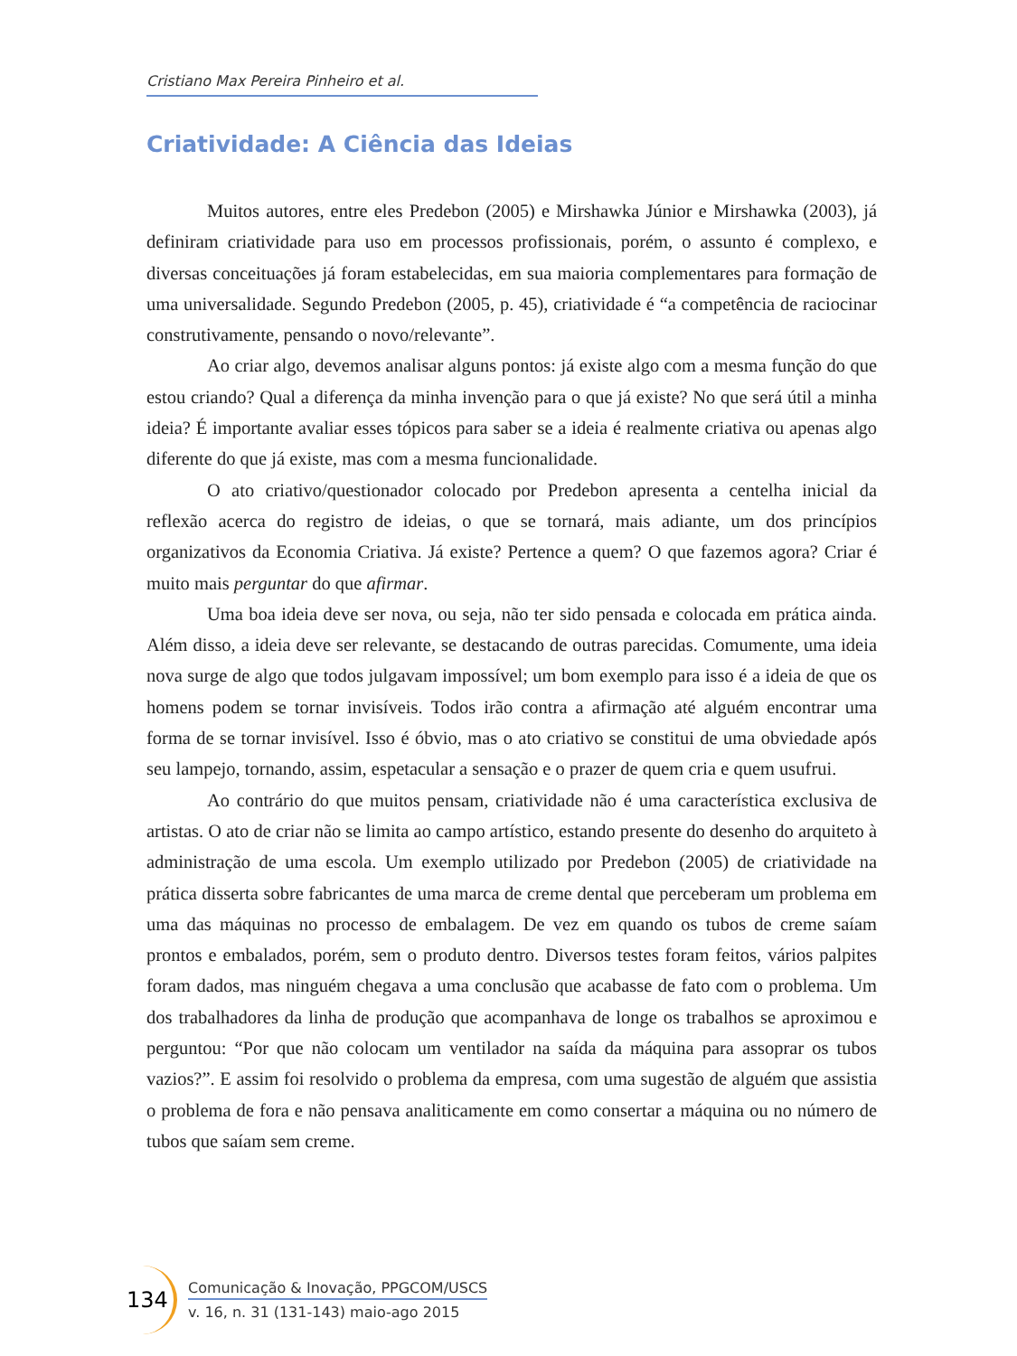Cristiano Max Pereira Pinheiro et al.
Criatividade: A Ciência das Ideias
Muitos autores, entre eles Predebon (2005) e Mirshawka Júnior e Mirshawka (2003), já definiram criatividade para uso em processos profissionais, porém, o assunto é complexo, e diversas conceituações já foram estabelecidas, em sua maioria complementares para formação de uma universalidade. Segundo Predebon (2005, p. 45), criatividade é “a competência de raciocinar construtivamente, pensando o novo/relevante”.
Ao criar algo, devemos analisar alguns pontos: já existe algo com a mesma função do que estou criando? Qual a diferença da minha invenção para o que já existe? No que será útil a minha ideia? É importante avaliar esses tópicos para saber se a ideia é realmente criativa ou apenas algo diferente do que já existe, mas com a mesma funcionalidade.
O ato criativo/questionador colocado por Predebon apresenta a centelha inicial da reflexão acerca do registro de ideias, o que se tornará, mais adiante, um dos princípios organizativos da Economia Criativa. Já existe? Pertence a quem? O que fazemos agora? Criar é muito mais perguntar do que afirmar.
Uma boa ideia deve ser nova, ou seja, não ter sido pensada e colocada em prática ainda. Além disso, a ideia deve ser relevante, se destacando de outras parecidas. Comumente, uma ideia nova surge de algo que todos julgavam impossível; um bom exemplo para isso é a ideia de que os homens podem se tornar invisíveis. Todos irão contra a afirmação até alguém encontrar uma forma de se tornar invisível. Isso é óbvio, mas o ato criativo se constitui de uma obviedade após seu lampejo, tornando, assim, espetacular a sensação e o prazer de quem cria e quem usufrui.
Ao contrário do que muitos pensam, criatividade não é uma característica exclusiva de artistas. O ato de criar não se limita ao campo artístico, estando presente do desenho do arquiteto à administração de uma escola. Um exemplo utilizado por Predebon (2005) de criatividade na prática disserta sobre fabricantes de uma marca de creme dental que perceberam um problema em uma das máquinas no processo de embalagem. De vez em quando os tubos de creme saíam prontos e embalados, porém, sem o produto dentro. Diversos testes foram feitos, vários palpites foram dados, mas ninguém chegava a uma conclusão que acabasse de fato com o problema. Um dos trabalhadores da linha de produção que acompanhava de longe os trabalhos se aproximou e perguntou: “Por que não colocam um ventilador na saída da máquina para assoprar os tubos vazios?”. E assim foi resolvido o problema da empresa, com uma sugestão de alguém que assistia o problema de fora e não pensava analiticamente em como consertar a máquina ou no número de tubos que saíam sem creme.
134
Comunicação & Inovação, PPGCOM/USCS
v. 16, n. 31 (131-143) maio-ago 2015